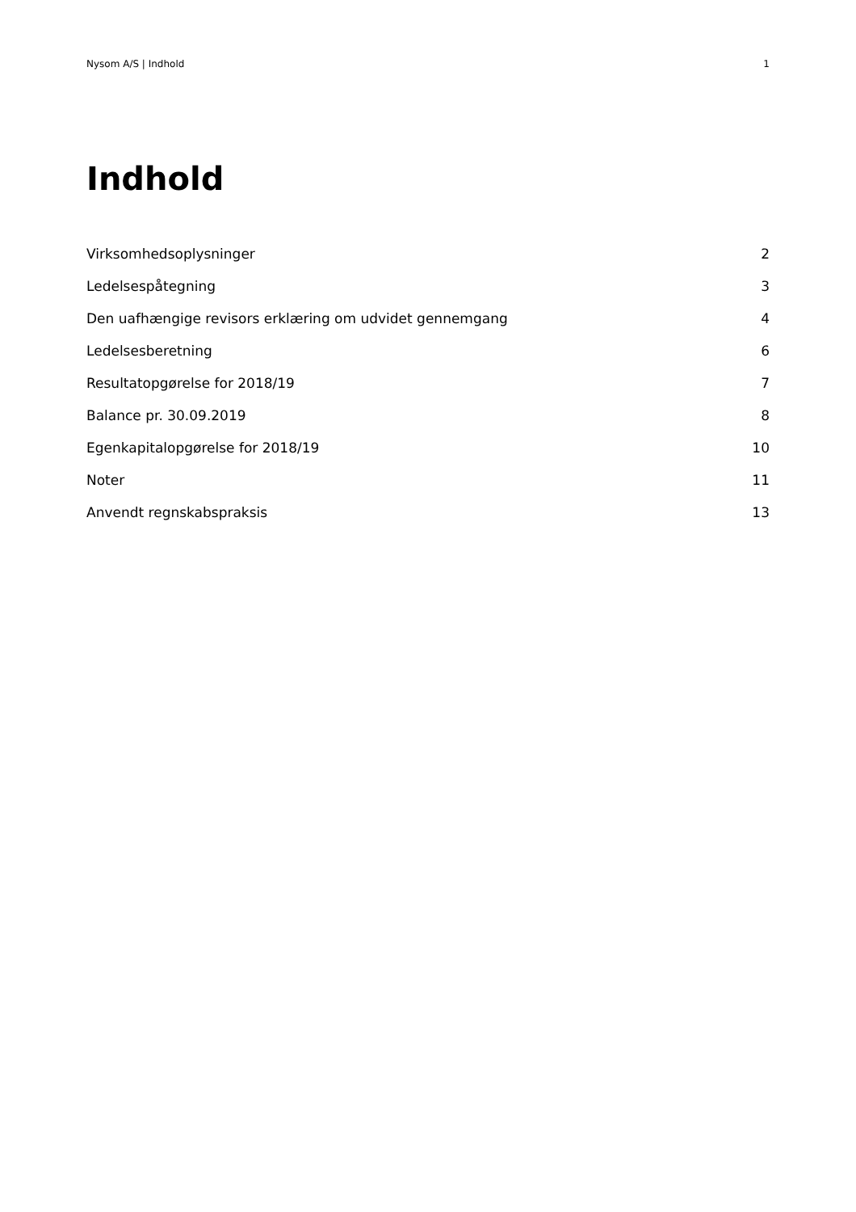Nysom A/S | Indhold 1
Indhold
Virksomhedsoplysninger 2
Ledelsespåtegning 3
Den uafhængige revisors erklæring om udvidet gennemgang 4
Ledelsesberetning 6
Resultatopgørelse for 2018/19 7
Balance pr. 30.09.2019 8
Egenkapitalopgørelse for 2018/19 10
Noter 11
Anvendt regnskabspraksis 13